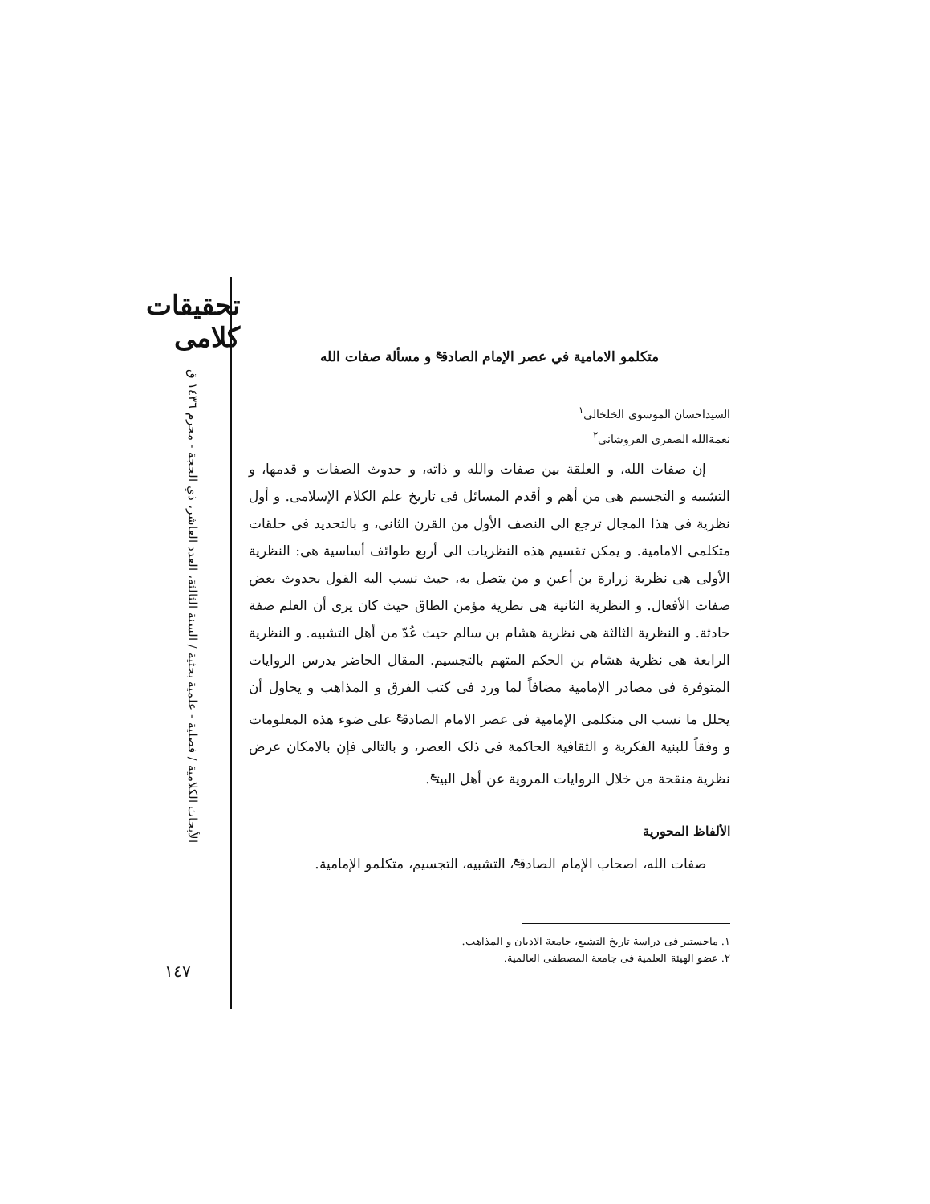تحقیقات کلامی
الأبحاث الكلامية / فصلية - علمية بحثية / السنة الثالثة، العدد العاشر، ذي الحجة - محرم ١٤٣٦ ق
١٤٧
متكلمو الامامية في عصر الإمام الصادق<sup>ع</sup> و مسألة صفات الله
السيداحسان الموسوى الخلخالى<sup>١</sup>
نعمةالله الصفرى الفروشانى<sup>٢</sup>
إن صفات الله، و العلقة بين صفات والله و ذاته، و حدوث الصفات و قدمها، و التشبيه و التجسيم هى من أهم و أقدم المسائل فى تاريخ علم الكلام الإسلامى. و أول نظرية فى هذا المجال ترجع الى النصف الأول من القرن الثانى، و بالتحديد فى حلقات متكلمى الامامية. و يمكن تقسيم هذه النظريات الى أربع طوائف أساسية هى: النظرية الأولى هى نظرية زرارة بن أعين و من يتصل به، حيث نسب اليه القول بحدوث بعض صفات الأفعال. و النظرية الثانية هى نظرية مؤمن الطاق حيث كان يرى أن العلم صفة حادثة. و النظرية الثالثة هى نظرية هشام بن سالم حيث عُدّ من أهل التشبيه. و النظرية الرابعة هى نظرية هشام بن الحكم المتهم بالتجسيم. المقال الحاضر يدرس الروايات المتوفرة فى مصادر الإمامية مضافاً لما ورد فى كتب الفرق و المذاهب و يحاول أن يحلل ما نسب الى متكلمى الإمامية فى عصر الامام الصادق<sup>ع</sup> على ضوء هذه المعلومات و وفقاً للبنية الفكرية و الثقافية الحاكمة فى ذلک العصر، و بالتالى فإن بالامكان عرض نظرية منقحة من خلال الروايات المروية عن أهل البيت<sup>ع</sup>.
الألفاظ المحورية
صفات الله، اصحاب الإمام الصادق<sup>ع</sup>، التشبيه، التجسيم، متكلمو الإمامية.
١. ماجستير فى دراسة تاريخ التشيع، جامعة الاديان و المذاهب.
٢. عضو الهيئة العلمية فى جامعة المصطفى العالمية.